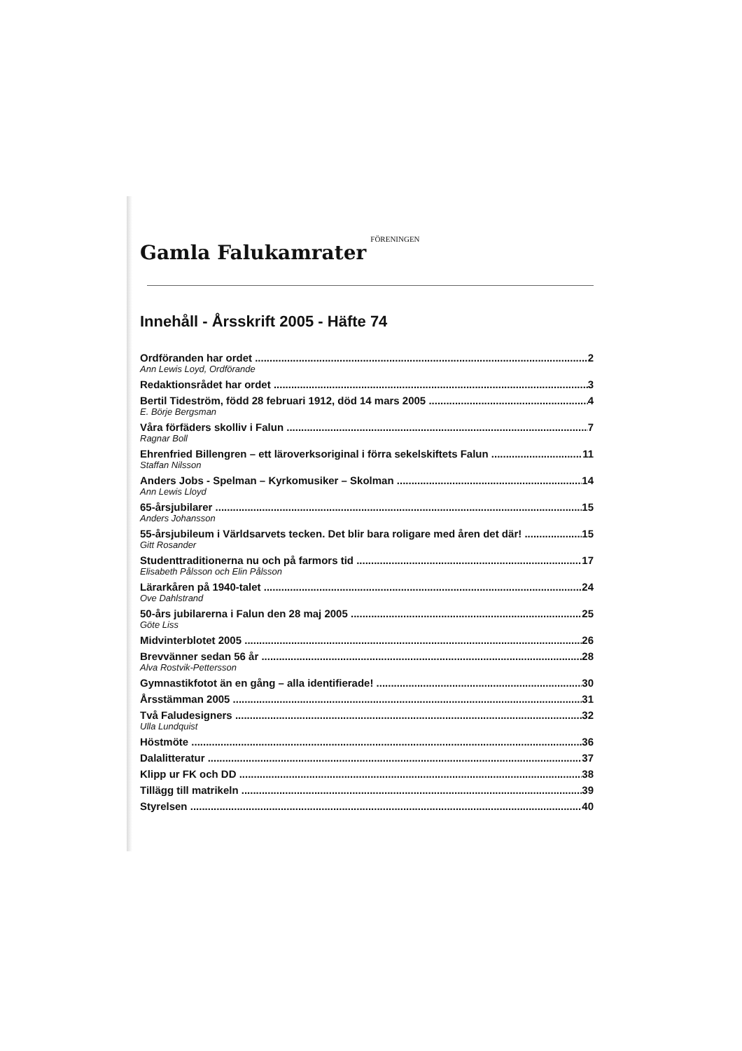Gamla Falukamrater FÖRENINGEN
Innehåll - Årsskrift 2005 - Häfte 74
Ordföranden har ordet 2
Ann Lewis Loyd, Ordförande
Redaktionsrådet har ordet 3
Bertil Tideström, född 28 februari 1912, död 14 mars 2005 4
E. Börje Bergsman
Våra förfäders skolliv i Falun 7
Ragnar Boll
Ehrenfried Billengren – ett läroverksoriginal i förra sekelskiftets Falun 11
Staffan Nilsson
Anders Jobs - Spelman – Kyrkomusiker – Skolman 14
Ann Lewis Lloyd
65-årsjubilarer 15
Anders Johansson
55-årsjubileum i Världsarvets tecken. Det blir bara roligare med åren det där! 15
Gitt Rosander
Studenttraditionerna nu och på farmors tid 17
Elisabeth Pålsson och Elin Pålsson
Lärarkåren på 1940-talet 24
Ove Dahlstrand
50-års jubilarerna i Falun den 28 maj 2005 25
Göte Liss
Midvinterblotet 2005 26
Brevvänner sedan 56 år 28
Alva Rostvik-Pettersson
Gymnastikfotot än en gång – alla identifierade! 30
Årsstämman 2005 31
Två Faludesigners 32
Ulla Lundquist
Höstmöte 36
Dalalitteratur 37
Klipp ur FK och DD 38
Tillägg till matrikeln 39
Styrelsen 40